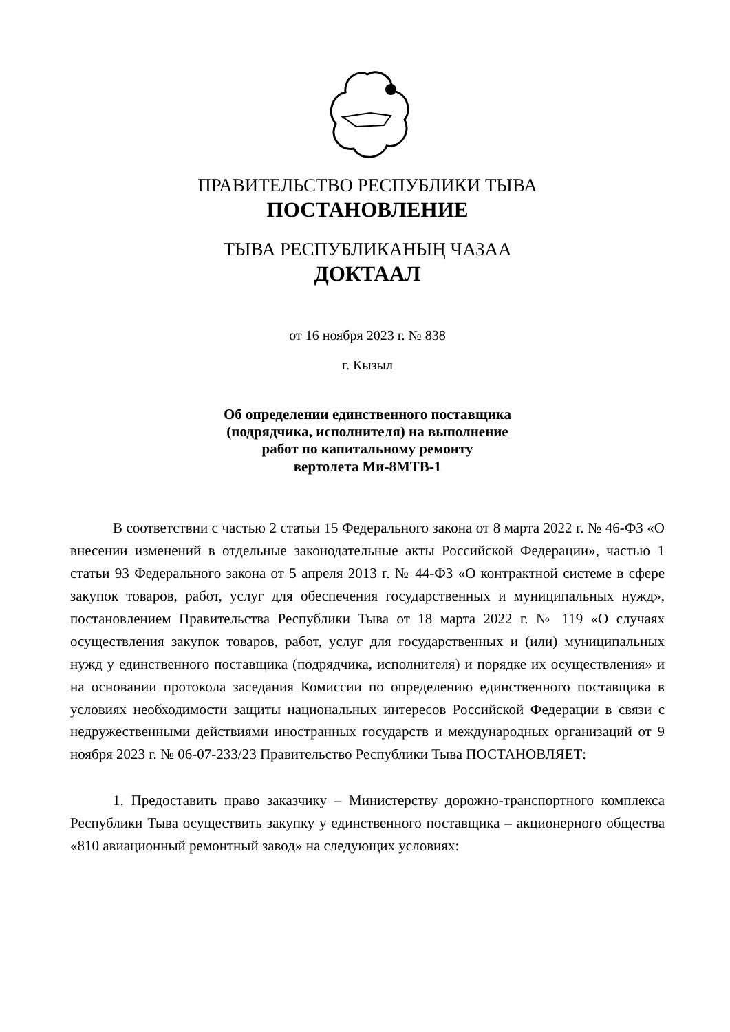ПРАВИТЕЛЬСТВО РЕСПУБЛИКИ ТЫВА
ПОСТАНОВЛЕНИЕ
ТЫВА РЕСПУБЛИКАНЫҢ ЧАЗАА
ДОКТААЛ
от 16 ноября 2023 г. № 838
г. Кызыл
Об определении единственного поставщика
(подрядчика, исполнителя) на выполнение
работ по капитальному ремонту
вертолета Ми-8МТВ-1
В соответствии с частью 2 статьи 15 Федерального закона от 8 марта 2022 г. № 46-ФЗ «О внесении изменений в отдельные законодательные акты Российской Федерации», частью 1 статьи 93 Федерального закона от 5 апреля 2013 г. № 44-ФЗ «О контрактной системе в сфере закупок товаров, работ, услуг для обеспечения государственных и муниципальных нужд», постановлением Правительства Республики Тыва от 18 марта 2022 г. № 119 «О случаях осуществления закупок товаров, работ, услуг для государственных и (или) муниципальных нужд у единственного поставщика (подрядчика, исполнителя) и порядке их осуществления» и на основании протокола заседания Комиссии по определению единственного поставщика в условиях необходимости защиты национальных интересов Российской Федерации в связи с недружественными действиями иностранных государств и международных организаций от 9 ноября 2023 г. № 06-07-233/23 Правительство Республики Тыва ПОСТАНОВЛЯЕТ:
1. Предоставить право заказчику – Министерству дорожно-транспортного комплекса Республики Тыва осуществить закупку у единственного поставщика – акционерного общества «810 авиационный ремонтный завод» на следующих условиях: